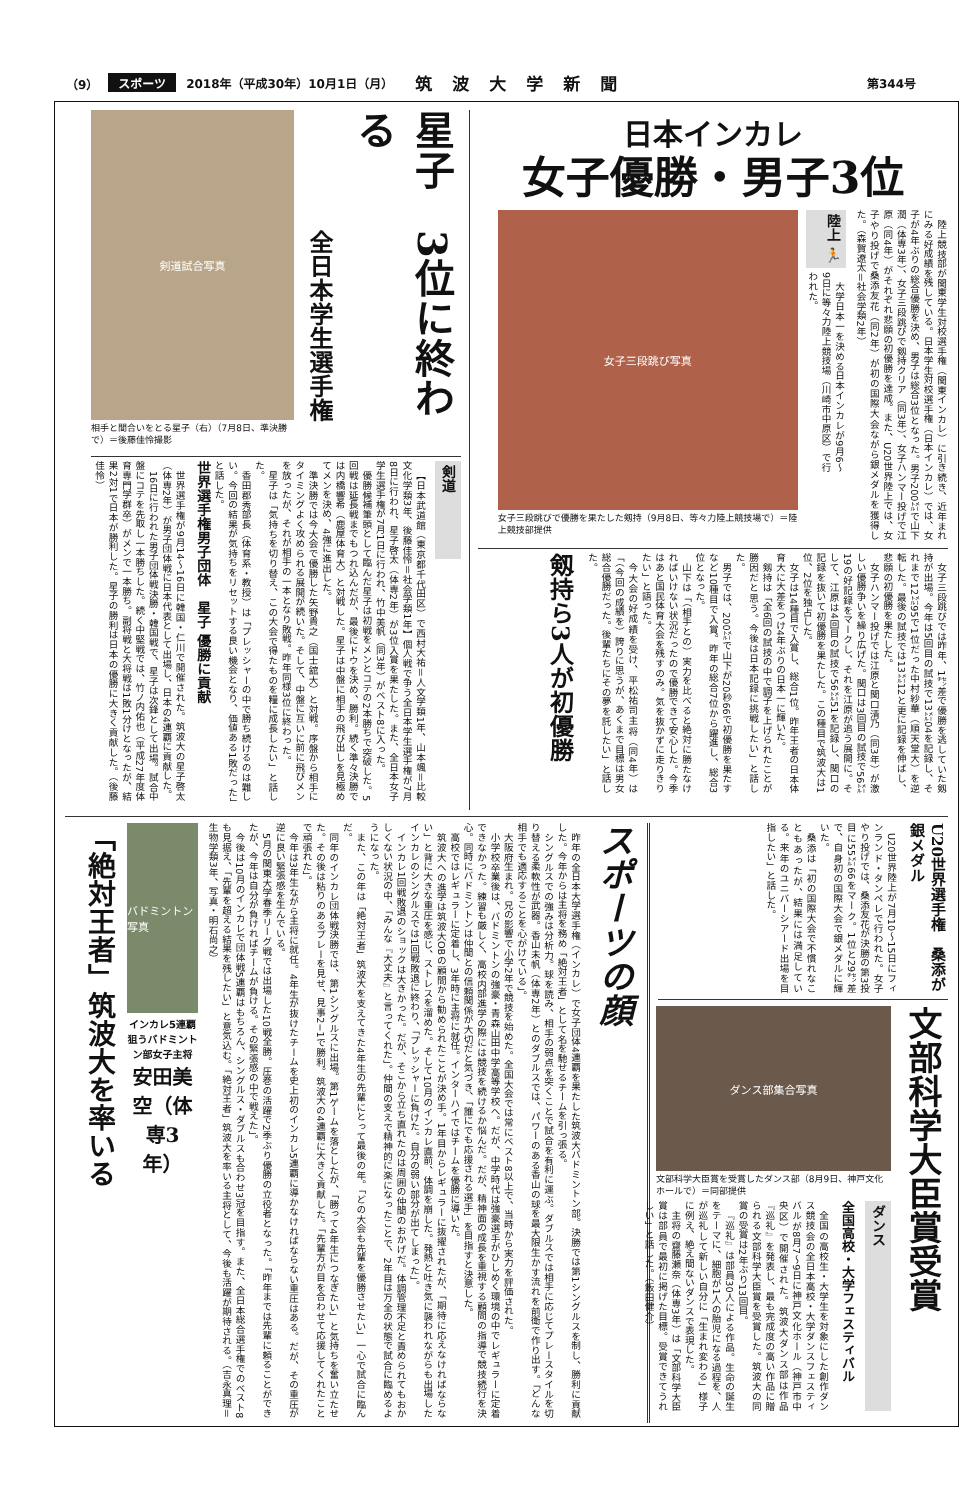（9） スポーツ 2018年（平成30年）10月1日（月） 筑波大学新聞 第344号
日本インカレ
女子優勝・男子3位
陸上競技部が関東学生対校選手権（関東インカレ）に引き続き、近年まれにみる好成績を残している。日本学生対校選手権（日本インカレ）では、女子が4年ぶりの総合優勝を決め、男子は総合3位となった。男子200㍍で山下潤（体専3年）、女子三段跳びで剱持クリア（同3年）、女子ハンマー投げで江原（同4年）がそれぞれ悲願の初優勝を達成。また、U20世界陸上では、女子やり投げで桑添友花（同2年）が初の国際大会ながら銀メダルを獲得した。（森賀遼太＝社会学類2年）
陸上 🏃
大学日本一を決める日本インカレが9月6〜9日に等々力陸上競技場（川崎市中原区）で行われた。
女子三段跳び写真
女子三段跳びで優勝を果たした剱持（9月8日、等々力陸上競技場で）＝陸上競技部提供
女子三段跳びでは昨年、1㌢差で優勝を逃していた剱持が出場。今年は5回目の試技で13㍍04を記録し、それまで12㍍95で1位だった中村紗華（順天堂大）を逆転した。最後の試技では13㍍12と更に記録を伸ばし、悲願の初優勝を果たした。
女子ハンマー投げでは江原と関口清乃（同3年）が激しい優勝争いを繰り広げた。関口は3回目の試技で56㍍19の好記録をマークし、それを江原が追う展開に。そして、江原は4回目の試技で56㍍51を記録し、関口の記録を抜いて初優勝を果たした。この種目で筑波大は1位、2位を独占した。
女子は14種目で入賞し、総合1位。昨年王者の日本体育大に大差をつけ4年ぶりの日本一に輝いた。
剱持は「全6回の試技の中で調子を上げられたことが勝因だと思う。今後は日本記録に挑戦したい」と話した。
男子では、200㍍で山下が20秒66で初優勝を果たすなど10種目で入賞。昨年の総合7位から躍進し、総合3位となった。
山下は「（相手との）実力を比べると絶対に勝たなければいけない状況だったので優勝できて安心した。今季はあと国民体育大会を残すのみ。気を抜かずに走りきりたい」と語った。
今大会の好成績を受け、平松祐司主将（同4年）は「（今回の成績を）誇りに思うが、あくまで目標は男女総合優勝だった。後輩たちにその夢を託したい」と話した。
剱持ら3人が初優勝
星子　3位に終わる
全日本学生選手権
剣道試合写真
相手と間合いをとる星子（右）（7月8日、準決勝で）＝後藤佳怜撮影
剣道
【日本武道館（東京都千代田区）で西村大祐＝人文学類1年、山本颯＝比較文化学類3年、後藤佳怜＝社会学類1年】個人戦で争う全日本学生選手権が7月8日に行われ、星子啓太（体専2年）が3位入賞を果たした。また、全日本女子学生選手権が7月1日に行われ、竹中美帆（同3年）がベスト8に入った。
優勝候補筆頭として臨んだ星子は初戦をメンとコテの2本勝ちで突破した。5回戦は延長戦までもつれ込んだが、最後にドウを決め、勝利。続く準々決勝では内橋響希（鹿屋体育大）と対戦した。星子は中盤に相手の飛び出しを見極めてメンを決め、4強に進出した。
準決勝では今大会で優勝した矢野貴之（国士舘大）と対戦。序盤から相手にタイミングよく攻められる展開が続いた。そして、中盤に互いに前に飛びメンを放ったが、それが相手の一本となり敗戦。昨年同様3位に終わった。
星子は「気持ちを切り替え、この大会で得たものを糧に成長したい」と話した。
香田郡秀部長（体育系・教授）は「プレッシャーの中で勝ち続けるのは難しい。今回の結果が気持ちをリセットする良い機会となり、価値ある1敗だった」と話した。
世界選手権男子団体　星子 優勝に貢献
世界選手権が9月14〜16日に韓国・仁川で開催された。筑波大の星子啓太（体専2年）が男子団体戦に日本代表として出場し、日本の4連覇に貢献した。
16日に行われた男子団体戦決勝・韓国戦で、星子は次鋒として出場。試合中盤にコテを先取し一本勝ちした。続く中堅戦では、竹ノ内佑也（平成27年度体育専門学群卒）がメンで一本勝ち。副将戦と大将戦は1敗1分けとなったが、結果2対1で日本が勝利した。星子の勝利は日本の優勝に大きく貢献した。（後藤佳怜）
U20世界選手権　桑添が銀メダル
U20世界陸上が7月10〜15日にフィンランド・タンペレで行われた。女子やり投げでは、桑添友花が決勝の第3投目に55㍍66をマーク。1位と29㌢差で、自身初の国際大会で銀メダルに輝いた。
桑添は「初の国際大会で不慣れなこともあったが、結果には満足している。来年のユニバーシアード出場を目指したい」と話した。
文部科学大臣賞受賞
ダンス部集合写真
文部科学大臣賞を受賞したダンス部（8月9日、神戸文化ホールで）＝同部提供
ダンス
全国高校・大学フェスティバル
全国の高校生・大学生を対象にした創作ダンス競技会の全日本高校・大学ダンスフェスティバルが8月7〜9日に神戸文化ホール（神戸市中央区）で開催された。筑波大ダンス部は作品『巡礼』を発表し、最も完成度の高い作品に贈られる文部科学大臣賞を受賞した。筑波大の同賞の受賞は2年ぶり13回目。
『巡礼』は部員30人による作品。生命の誕生をテーマに、細胞が1人の胎児になる過程を、人が巡礼して新しい自分に「生まれ変わる」様子に例え、絶え間ないダンスで表現した。
主将の齋藤瀬奈（体専3年）は「文部科学大臣賞は部員で最初に掲げた目標。受賞できてうれしい」と話した。（飯田健介）
スポーツの顔
昨年の全日本大学選手権（インカレ）で女子団体4連覇を果たした筑波大バドミントン部。決勝では第1シングルスを制し、勝利に貢献した。今年からは主将を務め「絶対王者」として名を馳せるチームを引っ張る。
シングルスでの強みは分析力。球を読み、相手の弱点を突くことで試合を有利に運ぶ。ダブルスでは相手に応じてプレースタイルを切り替える柔軟性が武器。香山未帆（体専2年）とのダブルスでは、パワーのある香山の球を最大限生かす流れを前衛で作り出す。「どんな相手でも適応することを心がけている」。
大阪府生まれ。兄の影響で小学2年で競技を始めた。全国大会では常にベスト8以上で、当時から実力を評価された。
小学校卒業後は、バドミントンの強豪・青森山田中学高等学校へ。だが、中学時代は強豪選手がひしめく環境の中でレギュラーに定着できなかった。練習も厳しく、高校内部進学の際には競技を続けるか悩んだ。だが、精神面の成長を重視する顧問の指導で競技続行を決心。同時にバドミントンは仲間との信頼関係が大切だと気づき、「誰にでも応援される選手」を目指すと決意した。
高校ではレギュラーに定着し、3年時に主将に就任。インターハイではチームを優勝に導いた。
筑波大への進学は筑波大OBの顧問から勧められたことが決め手。1年目からレギュラーに抜擢されたが、「期待に応えなければならない」と背に大きな重圧を感じ、ストレスを溜めた。そして10月のインカレ直前、体調を崩した。発熱と吐き気に襲われながらも出場したインカレのシングルスでは1回戦敗退に終わり、「プレッシャーに負けた。自分の弱い部分が出てしまった」。
インカレ1回戦敗退のショックは大きかった。だが、そこから立ち直れたのは周囲の仲間のおかげだ。体調管理不足と責められてもおかしくない状況の中、「みんな『大丈夫』と言ってくれた」。仲間の支えで精神的に楽になったことで、2年目は万全の状態で試合に臨めるようになった。
また、この年は「絶対王者」筑波大を支えてきた4年生の先輩にとって最後の年。「どの大会も先輩を優勝させたい」一心で試合に臨んだ。
同年のインカレ団体戦決勝では、第1シングルスに出場。第1ゲームを落としたが、「勝って4年生につなぎたい」と気持ちを奮い立たせた。その後は粘りのあるプレーを見せ、見事2−1で勝利。筑波大の4連覇に大きく貢献した。「先輩方が目を合わせて応援してくれたことで頑張れた」。
今年は3年生ながら主将に就任。4年生が抜けたチームを史上初のインカレ5連覇に導かなければならない重圧はある。だが、その重圧が逆に良い緊張感を生んでいる。
5月の関東大学春季リーグ戦では出場した10戦全勝。圧巻の活躍で2季ぶり優勝の立役者となった。「昨年までは先輩に頼ることができたが、今年は自分が負ければチームが負ける。その緊張感の中で戦えた」。
今後は10月のインカレで団体戦5連覇はもちろん、シングルス・ダブルスも合わせ3冠を目指す。また、全日本総合選手権でのベスト8も見据え、「先輩を超える結果を残したい」と意気込む。「絶対王者」筑波大を率いる主将として、今後も活躍が期待される。（吉永真理＝生物学類3年、写真・明石尚之）
バドミントン写真
インカレ5連覇狙うバドミントン部女子主将
安田美空（体専3年）
「絶対王者」筑波大を率いる